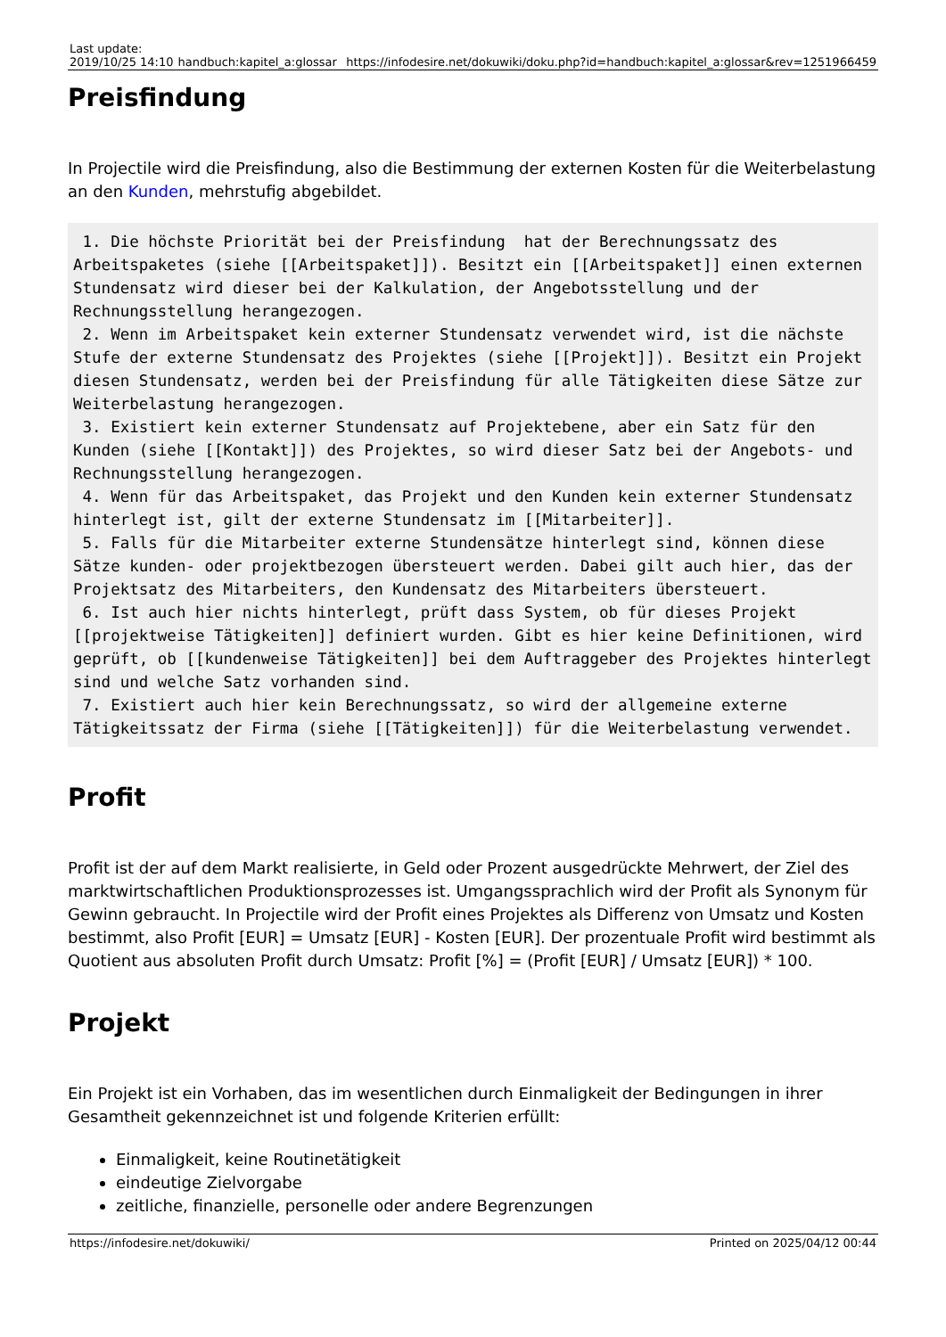| Last update: 2019/10/25 14:10 | handbuch:kapitel_a:glossar | https://infodesire.net/dokuwiki/doku.php?id=handbuch:kapitel_a:glossar&rev=1251966459 |
Preisfindung
In Projectile wird die Preisfindung, also die Bestimmung der externen Kosten für die Weiterbelastung an den Kunden, mehrstufig abgebildet.
 1. Die höchste Priorität bei der Preisfindung  hat der Berechnungssatz des Arbeitspaketes (siehe [[Arbeitspaket]]). Besitzt ein [[Arbeitspaket]] einen externen Stundensatz wird dieser bei der Kalkulation, der Angebotsstellung und der Rechnungsstellung herangezogen.
 2. Wenn im Arbeitspaket kein externer Stundensatz verwendet wird, ist die nächste Stufe der externe Stundensatz des Projektes (siehe [[Projekt]]). Besitzt ein Projekt diesen Stundensatz, werden bei der Preisfindung für alle Tätigkeiten diese Sätze zur Weiterbelastung herangezogen.
 3. Existiert kein externer Stundensatz auf Projektebene, aber ein Satz für den Kunden (siehe [[Kontakt]]) des Projektes, so wird dieser Satz bei der Angebots- und Rechnungsstellung herangezogen.
 4. Wenn für das Arbeitspaket, das Projekt und den Kunden kein externer Stundensatz hinterlegt ist, gilt der externe Stundensatz im [[Mitarbeiter]].
 5. Falls für die Mitarbeiter externe Stundensätze hinterlegt sind, können diese Sätze kunden- oder projektbezogen übersteuert werden. Dabei gilt auch hier, das der Projektsatz des Mitarbeiters, den Kundensatz des Mitarbeiters übersteuert.
 6. Ist auch hier nichts hinterlegt, prüft dass System, ob für dieses Projekt [[projektweise Tätigkeiten]] definiert wurden. Gibt es hier keine Definitionen, wird geprüft, ob [[kundenweise Tätigkeiten]] bei dem Auftraggeber des Projektes hinterlegt sind und welche Satz vorhanden sind.
 7. Existiert auch hier kein Berechnungssatz, so wird der allgemeine externe Tätigkeitssatz der Firma (siehe [[Tätigkeiten]]) für die Weiterbelastung verwendet.
Profit
Profit ist der auf dem Markt realisierte, in Geld oder Prozent ausgedrückte Mehrwert, der Ziel des marktwirtschaftlichen Produktionsprozesses ist. Umgangssprachlich wird der Profit als Synonym für Gewinn gebraucht. In Projectile wird der Profit eines Projektes als Differenz von Umsatz und Kosten bestimmt, also Profit [EUR] = Umsatz [EUR] - Kosten [EUR]. Der prozentuale Profit wird bestimmt als Quotient aus absoluten Profit durch Umsatz: Profit [%] = (Profit [EUR] / Umsatz [EUR]) * 100.
Projekt
Ein Projekt ist ein Vorhaben, das im wesentlichen durch Einmaligkeit der Bedingungen in ihrer Gesamtheit gekennzeichnet ist und folgende Kriterien erfüllt:
Einmaligkeit, keine Routinetätigkeit
eindeutige Zielvorgabe
zeitliche, finanzielle, personelle oder andere Begrenzungen
https://infodesire.net/dokuwiki/ Printed on 2025/04/12 00:44